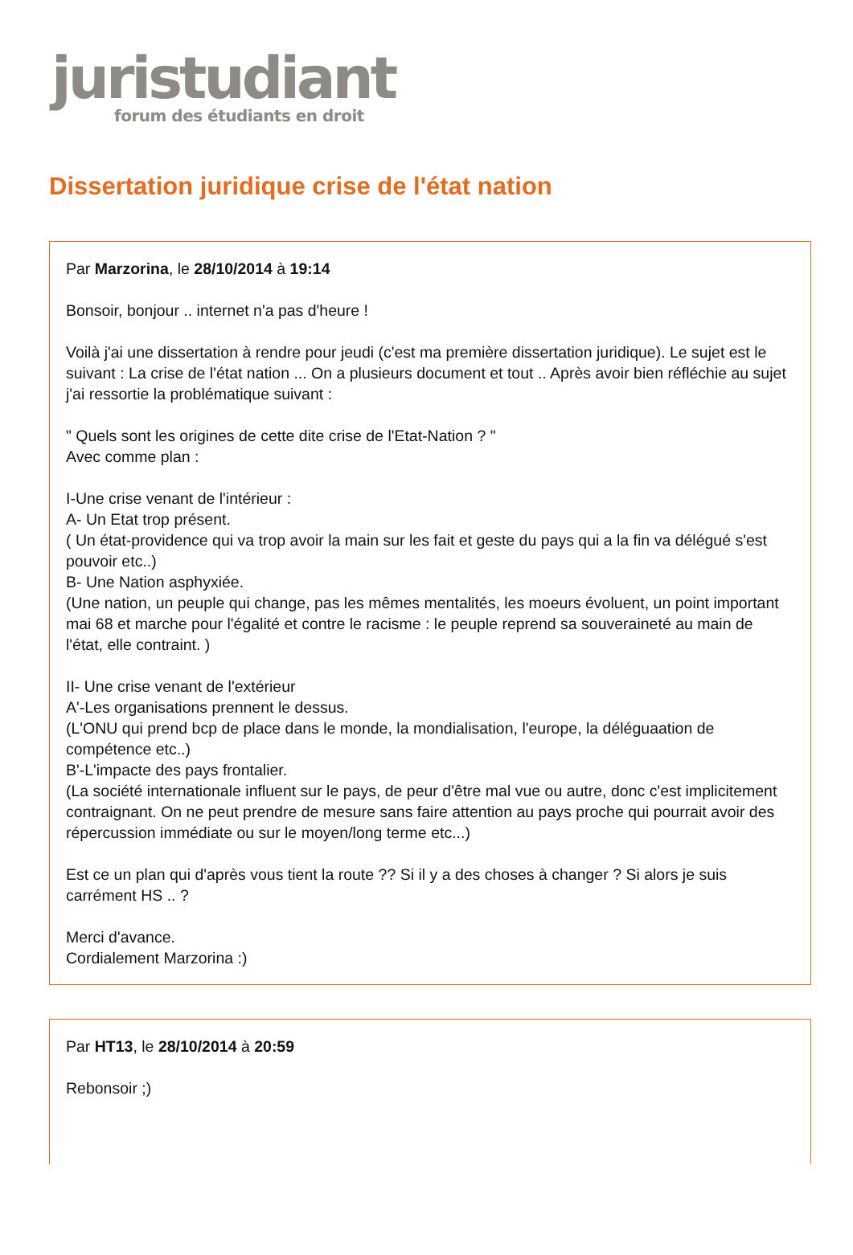juristudiant
forum des étudiants en droit
Dissertation juridique crise de l'état nation
Par Marzorina, le 28/10/2014 à 19:14
Bonsoir, bonjour .. internet n'a pas d'heure !
Voilà j'ai une dissertation à rendre pour jeudi (c'est ma première dissertation juridique). Le sujet est le suivant : La crise de l'état nation ... On a plusieurs document et tout .. Après avoir bien réfléchie au sujet j'ai ressortie la problématique suivant :
" Quels sont les origines de cette dite crise de l'Etat-Nation ? "
Avec comme plan :
I-Une crise venant de l'intérieur :
A- Un Etat trop présent.
( Un état-providence qui va trop avoir la main sur les fait et geste du pays qui a la fin va délégué s'est pouvoir etc..)
B- Une Nation asphyxiée.
(Une nation, un peuple qui change, pas les mêmes mentalités, les moeurs évoluent, un point important mai 68 et marche pour l'égalité et contre le racisme : le peuple reprend sa souveraineté au main de l'état, elle contraint. )
II- Une crise venant de l'extérieur
A'-Les organisations prennent le dessus.
(L'ONU qui prend bcp de place dans le monde, la mondialisation, l'europe, la déléguaation de compétence etc..)
B'-L'impacte des pays frontalier.
(La société internationale influent sur le pays, de peur d'être mal vue ou autre, donc c'est implicitement contraignant. On ne peut prendre de mesure sans faire attention au pays proche qui pourrait avoir des répercussion immédiate ou sur le moyen/long terme etc...)
Est ce un plan qui d'après vous tient la route ?? Si il y a des choses à changer ? Si alors je suis carrément HS .. ?
Merci d'avance.
Cordialement Marzorina :)
Par HT13, le 28/10/2014 à 20:59
Rebonsoir ;)